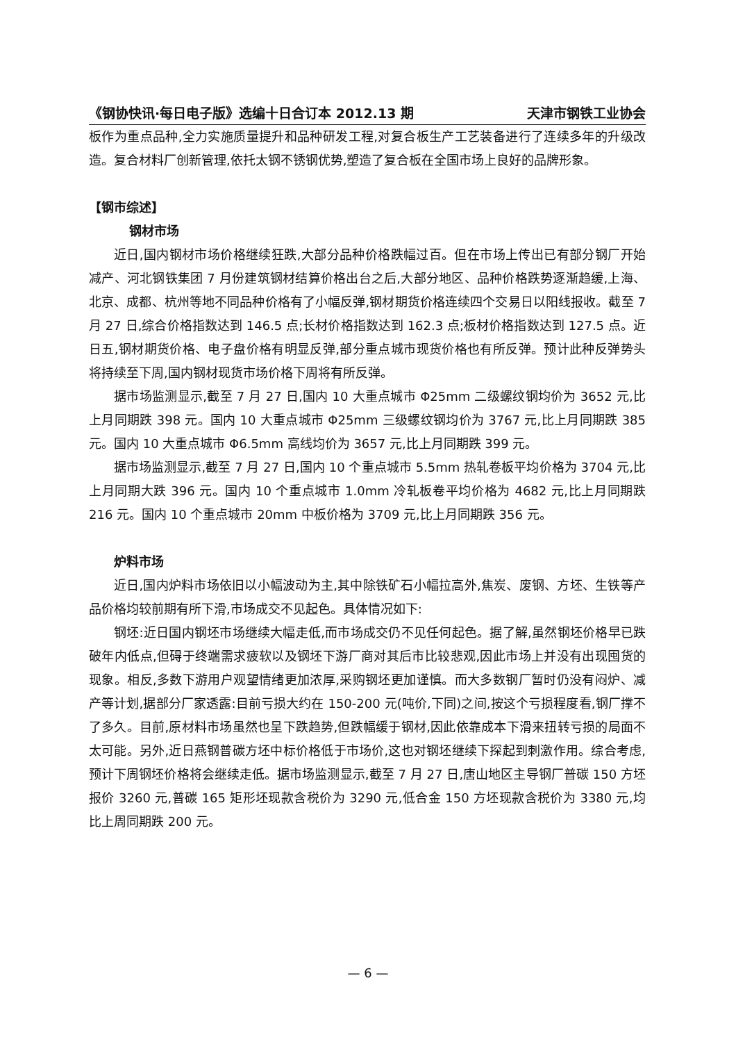《钢协快讯·每日电子版》选编十日合订本 2012.13 期 天津市钢铁工业协会
板作为重点品种,全力实施质量提升和品种研发工程,对复合板生产工艺装备进行了连续多年的升级改造。复合材料厂创新管理,依托太钢不锈钢优势,塑造了复合板在全国市场上良好的品牌形象。
【钢市综述】
钢材市场
近日,国内钢材市场价格继续狂跌,大部分品种价格跌幅过百。但在市场上传出已有部分钢厂开始减产、河北钢铁集团 7 月份建筑钢材结算价格出台之后,大部分地区、品种价格跌势逐渐趋缓,上海、北京、成都、杭州等地不同品种价格有了小幅反弹,钢材期货价格连续四个交易日以阳线报收。截至 7 月 27 日,综合价格指数达到 146.5 点;长材价格指数达到 162.3 点;板材价格指数达到 127.5 点。近日五,钢材期货价格、电子盘价格有明显反弹,部分重点城市现货价格也有所反弹。预计此种反弹势头将持续至下周,国内钢材现货市场价格下周将有所反弹。
据市场监测显示,截至 7 月 27 日,国内 10 大重点城市 Φ25mm 二级螺纹钢均价为 3652 元,比上月同期跌 398 元。国内 10 大重点城市 Φ25mm 三级螺纹钢均价为 3767 元,比上月同期跌 385 元。国内 10 大重点城市 Φ6.5mm 高线均价为 3657 元,比上月同期跌 399 元。
据市场监测显示,截至 7 月 27 日,国内 10 个重点城市 5.5mm 热轧卷板平均价格为 3704 元,比上月同期大跌 396 元。国内 10 个重点城市 1.0mm 冷轧板卷平均价格为 4682 元,比上月同期跌 216 元。国内 10 个重点城市 20mm 中板价格为 3709 元,比上月同期跌 356 元。
炉料市场
近日,国内炉料市场依旧以小幅波动为主,其中除铁矿石小幅拉高外,焦炭、废钢、方坯、生铁等产品价格均较前期有所下滑,市场成交不见起色。具体情况如下:
钢坯:近日国内钢坯市场继续大幅走低,而市场成交仍不见任何起色。据了解,虽然钢坯价格早已跌破年内低点,但碍于终端需求疲软以及钢坯下游厂商对其后市比较悲观,因此市场上并没有出现囤货的现象。相反,多数下游用户观望情绪更加浓厚,采购钢坯更加谨慎。而大多数钢厂暂时仍没有闷炉、减产等计划,据部分厂家透露:目前亏损大约在 150-200 元(吨价,下同)之间,按这个亏损程度看,钢厂撑不了多久。目前,原材料市场虽然也呈下跌趋势,但跌幅缓于钢材,因此依靠成本下滑来扭转亏损的局面不太可能。另外,近日燕钢普碳方坯中标价格低于市场价,这也对钢坯继续下探起到刺激作用。综合考虑,预计下周钢坯价格将会继续走低。据市场监测显示,截至 7 月 27 日,唐山地区主导钢厂普碳 150 方坯报价 3260 元,普碳 165 矩形坯现款含税价为 3290 元,低合金 150 方坯现款含税价为 3380 元,均比上周同期跌 200 元。
— 6 —